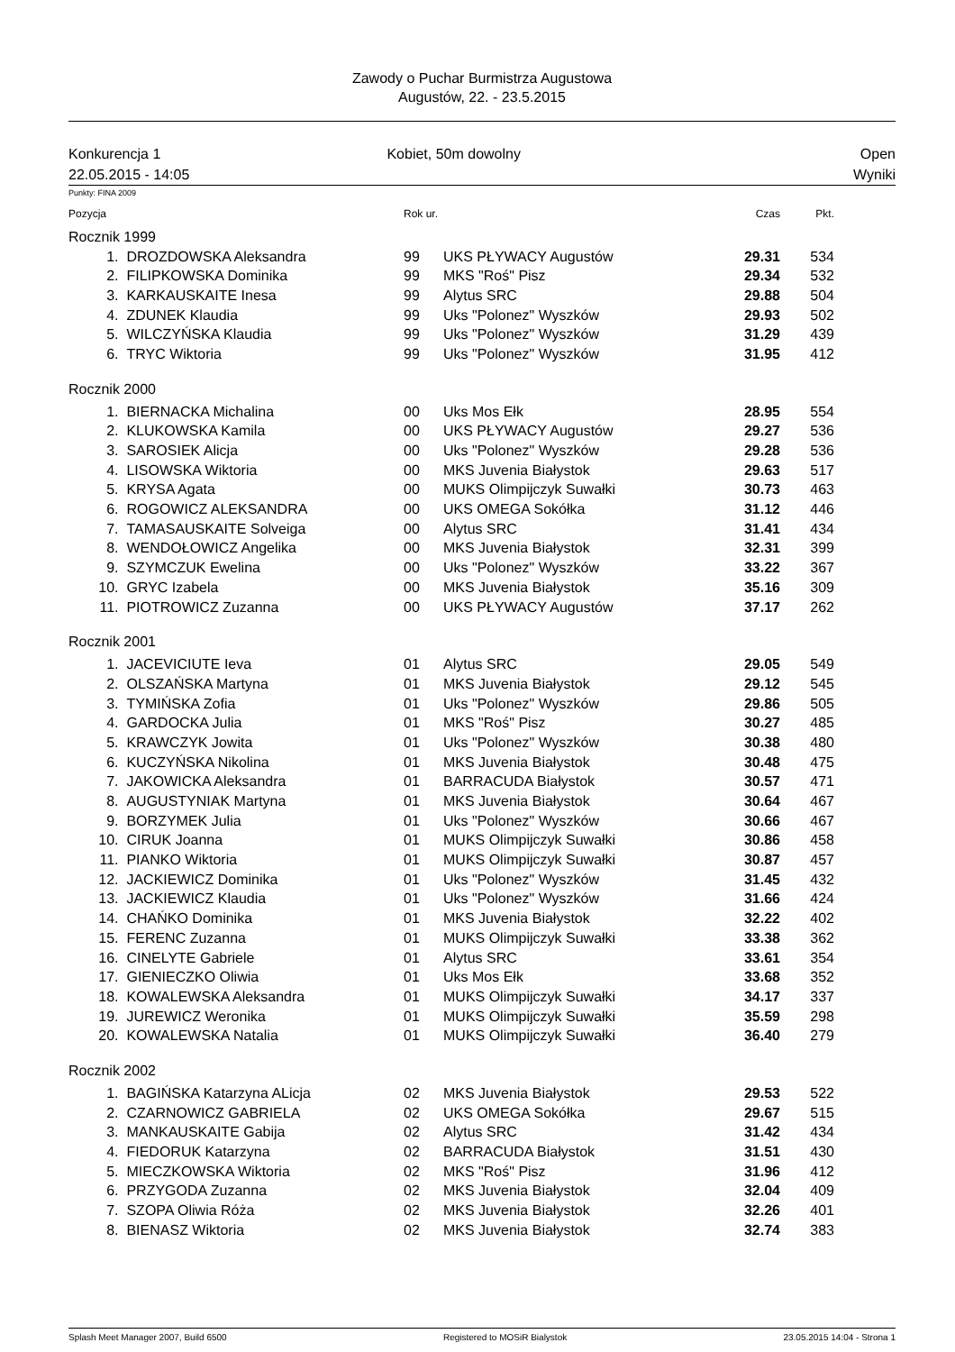Zawody o Puchar Burmistrza Augustowa
Augustów, 22. - 23.5.2015
Konkurencja 1
22.05.2015 - 14:05
Kobiet, 50m dowolny Open
Wyniki
Punkty: FINA 2009
| Pozycja | | Rok ur. | | Czas | Pkt. | |
| --- | --- | --- | --- | --- | --- | --- |
| Rocznik 1999 | | | | | | |
| 1. | DROZDOWSKA Aleksandra | 99 | UKS PŁYWACY Augustów | 29.31 | 534 | |
| 2. | FILIPKOWSKA Dominika | 99 | MKS "Roś" Pisz | 29.34 | 532 | |
| 3. | KARKAUSKAITE Inesa | 99 | Alytus SRC | 29.88 | 504 | |
| 4. | ZDUNEK Klaudia | 99 | Uks "Polonez" Wyszków | 29.93 | 502 | |
| 5. | WILCZYŃSKA Klaudia | 99 | Uks "Polonez" Wyszków | 31.29 | 439 | |
| 6. | TRYC Wiktoria | 99 | Uks "Polonez" Wyszków | 31.95 | 412 | |
| Rocznik 2000 | | | | | | |
| 1. | BIERNACKA Michalina | 00 | Uks Mos Ełk | 28.95 | 554 | |
| 2. | KLUKOWSKA Kamila | 00 | UKS PŁYWACY Augustów | 29.27 | 536 | |
| 3. | SAROSIEK Alicja | 00 | Uks "Polonez" Wyszków | 29.28 | 536 | |
| 4. | LISOWSKA Wiktoria | 00 | MKS Juvenia Białystok | 29.63 | 517 | |
| 5. | KRYSA Agata | 00 | MUKS Olimpijczyk Suwałki | 30.73 | 463 | |
| 6. | ROGOWICZ ALEKSANDRA | 00 | UKS OMEGA Sokółka | 31.12 | 446 | |
| 7. | TAMASAUSKAITE Solveiga | 00 | Alytus SRC | 31.41 | 434 | |
| 8. | WENDOŁOWICZ Angelika | 00 | MKS Juvenia Białystok | 32.31 | 399 | |
| 9. | SZYMCZUK Ewelina | 00 | Uks "Polonez" Wyszków | 33.22 | 367 | |
| 10. | GRYC Izabela | 00 | MKS Juvenia Białystok | 35.16 | 309 | |
| 11. | PIOTROWICZ Zuzanna | 00 | UKS PŁYWACY Augustów | 37.17 | 262 | |
| Rocznik 2001 | | | | | | |
| 1. | JACEVICIUTE Ieva | 01 | Alytus SRC | 29.05 | 549 | |
| 2. | OLSZAŃSKA Martyna | 01 | MKS Juvenia Białystok | 29.12 | 545 | |
| 3. | TYMIŃSKA Zofia | 01 | Uks "Polonez" Wyszków | 29.86 | 505 | |
| 4. | GARDOCKA Julia | 01 | MKS "Roś" Pisz | 30.27 | 485 | |
| 5. | KRAWCZYK Jowita | 01 | Uks "Polonez" Wyszków | 30.38 | 480 | |
| 6. | KUCZYŃSKA Nikolina | 01 | MKS Juvenia Białystok | 30.48 | 475 | |
| 7. | JAKOWICKA Aleksandra | 01 | BARRACUDA Białystok | 30.57 | 471 | |
| 8. | AUGUSTYNIAK Martyna | 01 | MKS Juvenia Białystok | 30.64 | 467 | |
| 9. | BORZYMEK Julia | 01 | Uks "Polonez" Wyszków | 30.66 | 467 | |
| 10. | CIRUK Joanna | 01 | MUKS Olimpijczyk Suwałki | 30.86 | 458 | |
| 11. | PIANKO Wiktoria | 01 | MUKS Olimpijczyk Suwałki | 30.87 | 457 | |
| 12. | JACKIEWICZ Dominika | 01 | Uks "Polonez" Wyszków | 31.45 | 432 | |
| 13. | JACKIEWICZ Klaudia | 01 | Uks "Polonez" Wyszków | 31.66 | 424 | |
| 14. | CHAŃKO Dominika | 01 | MKS Juvenia Białystok | 32.22 | 402 | |
| 15. | FERENC Zuzanna | 01 | MUKS Olimpijczyk Suwałki | 33.38 | 362 | |
| 16. | CINELYTE Gabriele | 01 | Alytus SRC | 33.61 | 354 | |
| 17. | GIENIECZKO Oliwia | 01 | Uks Mos Ełk | 33.68 | 352 | |
| 18. | KOWALEWSKA Aleksandra | 01 | MUKS Olimpijczyk Suwałki | 34.17 | 337 | |
| 19. | JUREWICZ Weronika | 01 | MUKS Olimpijczyk Suwałki | 35.59 | 298 | |
| 20. | KOWALEWSKA Natalia | 01 | MUKS Olimpijczyk Suwałki | 36.40 | 279 | |
| Rocznik 2002 | | | | | | |
| 1. | BAGIŃSKA Katarzyna ALicja | 02 | MKS Juvenia Białystok | 29.53 | 522 | |
| 2. | CZARNOWICZ GABRIELA | 02 | UKS OMEGA Sokółka | 29.67 | 515 | |
| 3. | MANKAUSKAITE Gabija | 02 | Alytus SRC | 31.42 | 434 | |
| 4. | FIEDORUK Katarzyna | 02 | BARRACUDA Białystok | 31.51 | 430 | |
| 5. | MIECZKOWSKA Wiktoria | 02 | MKS "Roś" Pisz | 31.96 | 412 | |
| 6. | PRZYGODA Zuzanna | 02 | MKS Juvenia Białystok | 32.04 | 409 | |
| 7. | SZOPA Oliwia Róża | 02 | MKS Juvenia Białystok | 32.26 | 401 | |
| 8. | BIENASZ Wiktoria | 02 | MKS Juvenia Białystok | 32.74 | 383 | |
Splash Meet Manager 2007, Build 6500 Registered to MOSiR Bialystok 23.05.2015 14:04 - Strona 1